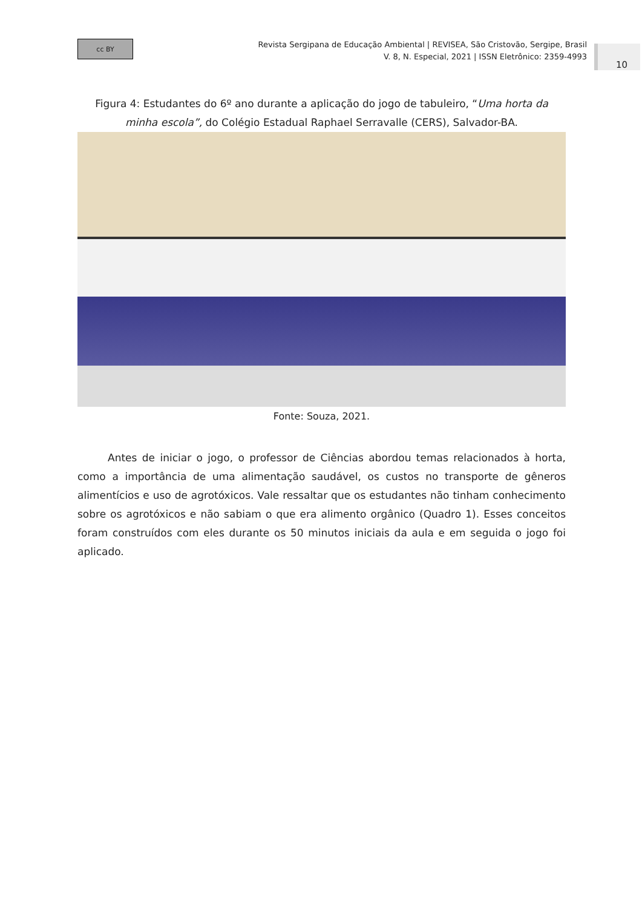cc BY
Revista Sergipana de Educação Ambiental | REVISEA, São Cristovão, Sergipe, Brasil
V. 8, N. Especial, 2021 | ISSN Eletrônico: 2359-4993
10
Figura 4: Estudantes do 6º ano durante a aplicação do jogo de tabuleiro, “Uma horta da minha escola”, do Colégio Estadual Raphael Serravalle (CERS), Salvador-BA.
Fonte: Souza, 2021.
Antes de iniciar o jogo, o professor de Ciências abordou temas relacionados à horta, como a importância de uma alimentação saudável, os custos no transporte de gêneros alimentícios e uso de agrotóxicos. Vale ressaltar que os estudantes não tinham conhecimento sobre os agrotóxicos e não sabiam o que era alimento orgânico (Quadro 1). Esses conceitos foram construídos com eles durante os 50 minutos iniciais da aula e em seguida o jogo foi aplicado.